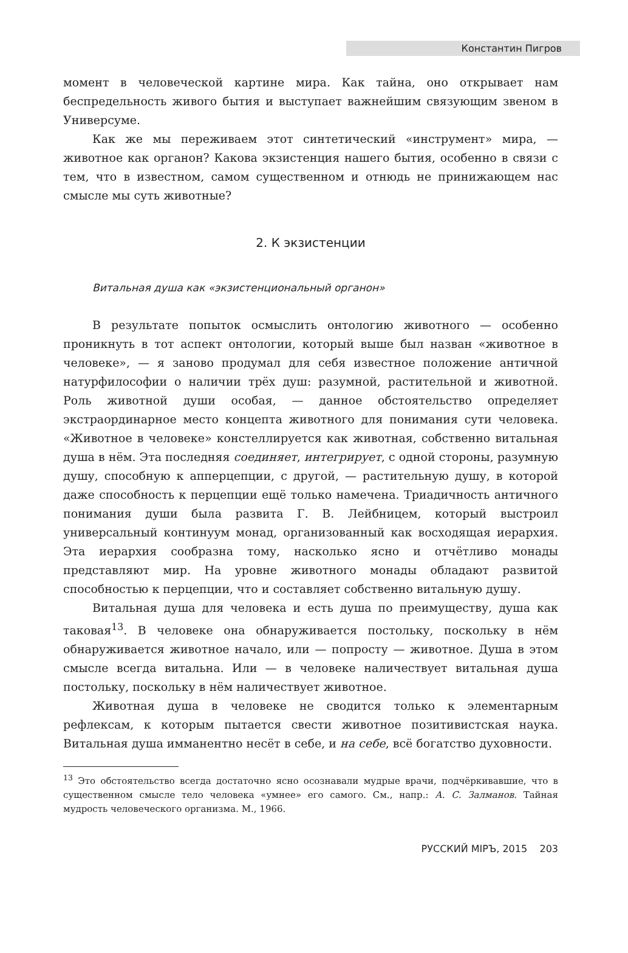Константин Пигров
момент в человеческой картине мира. Как тайна, оно открывает нам беспредельность живого бытия и выступает важнейшим связующим звеном в Универсуме.
Как же мы переживаем этот синтетический «инструмент» мира, — животное как органон? Какова экзистенция нашего бытия, особенно в связи с тем, что в известном, самом существенном и отнюдь не принижающем нас смысле мы суть животные?
2. К экзистенции
Витальная душа как «экзистенциональный органон»
В результате попыток осмыслить онтологию животного — особенно проникнуть в тот аспект онтологии, который выше был назван «животное в человеке», — я заново продумал для себя известное положение античной натурфилософии о наличии трёх душ: разумной, растительной и животной. Роль животной души особая, — данное обстоятельство определяет экстраординарное место концепта животного для понимания сути человека. «Животное в человеке» констеллируется как животная, собственно витальная душа в нём. Эта последняя соединяет, интегрирует, с одной стороны, разумную душу, способную к апперцепции, с другой, — растительную душу, в которой даже способность к перцепции ещё только намечена. Триадичность античного понимания души была развита Г. В. Лейбницем, который выстроил универсальный континуум монад, организованный как восходящая иерархия. Эта иерархия сообразна тому, насколько ясно и отчётливо монады представляют мир. На уровне животного монады обладают развитой способностью к перцепции, что и составляет собственно витальную душу.
Витальная душа для человека и есть душа по преимуществу, душа как таковая<sup>13</sup>. В человеке она обнаруживается постольку, поскольку в нём обнаруживается животное начало, или — попросту — животное. Душа в этом смысле всегда витальна. Или — в человеке наличествует витальная душа постольку, поскольку в нём наличествует животное.
Животная душа в человеке не сводится только к элементарным рефлексам, к которым пытается свести животное позитивистская наука. Витальная душа имманентно несёт в себе, и на себе, всё богатство духовности.
<sup>13</sup> Это обстоятельство всегда достаточно ясно осознавали мудрые врачи, подчёркивавшие, что в существенном смысле тело человека «умнее» его самого. См., напр.: А. С. Залманов. Тайная мудрость человеческого организма. М., 1966.
РУССКИЙ МIРЪ, 2015 203